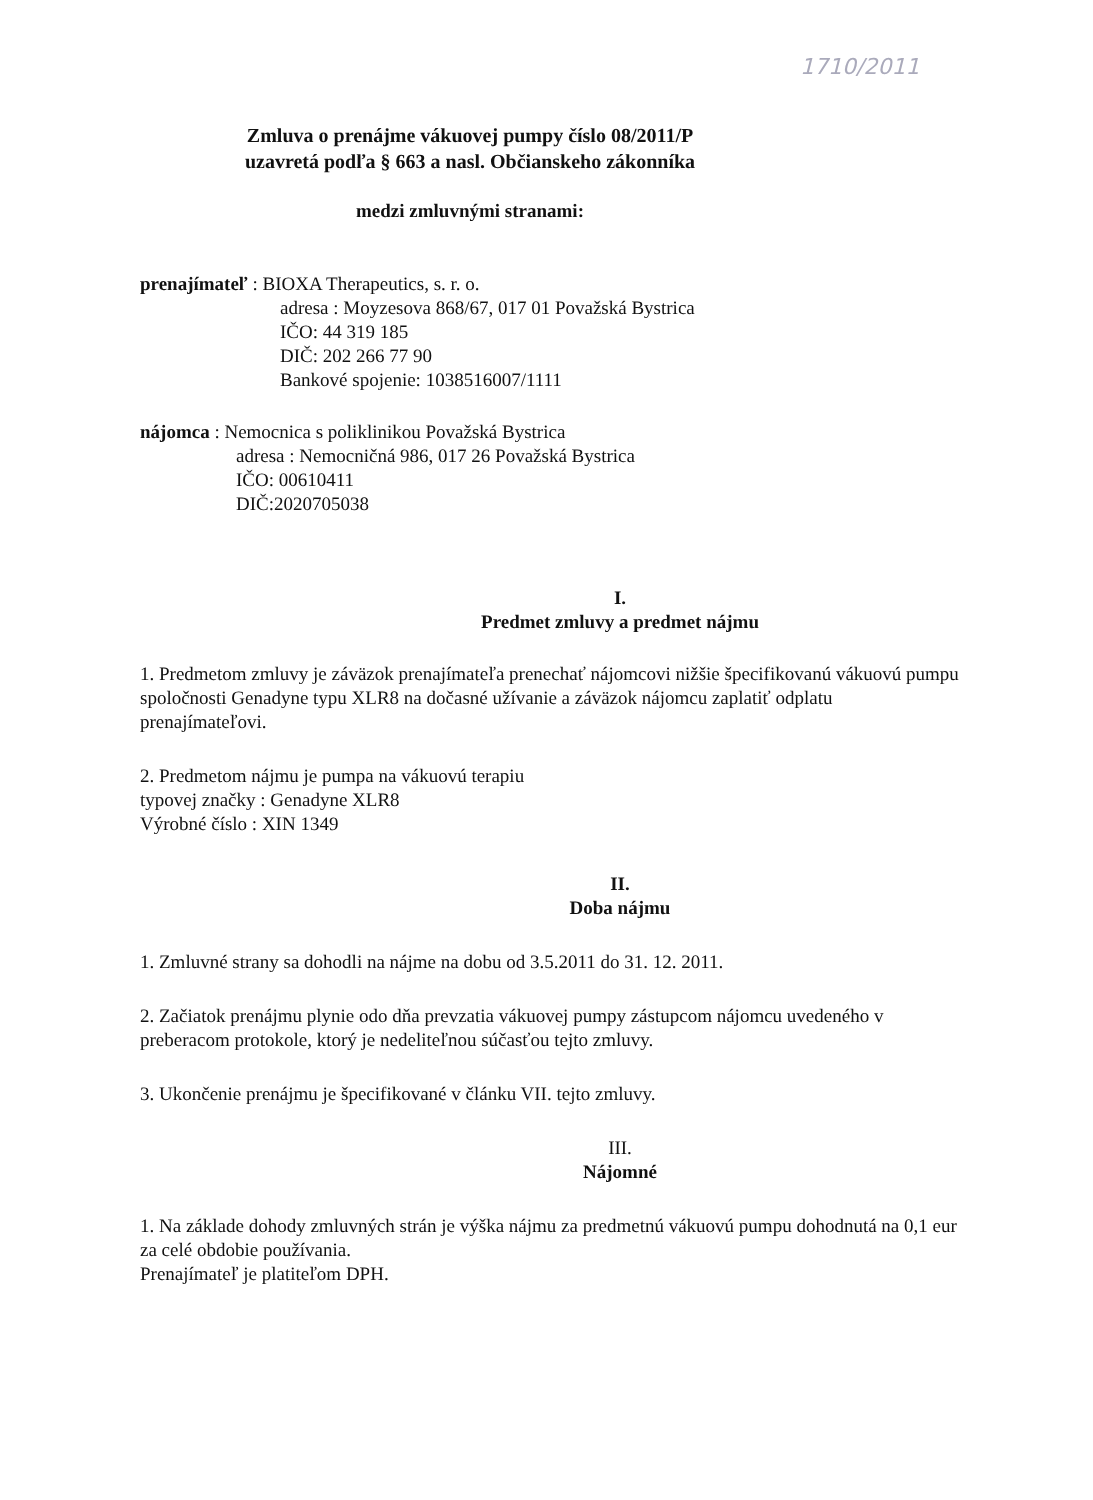1710/2011
Zmluva o prenájme vákuovej pumpy číslo 08/2011/P
uzavretá podľa § 663 a nasl. Občianskeho zákonníka
medzi zmluvnými stranami:
prenajímateľ : BIOXA Therapeutics, s. r. o.
adresa : Moyzesova 868/67, 017 01 Považská Bystrica
IČO: 44 319 185
DIČ: 202 266 77 90
Bankové spojenie: 1038516007/1111
nájomca : Nemocnica s poliklinikou Považská Bystrica
adresa : Nemocničná 986, 017 26 Považská Bystrica
IČO: 00610411
DIČ:2020705038
I.
Predmet zmluvy a predmet nájmu
1. Predmetom zmluvy je záväzok prenajímateľa prenechať nájomcovi nižšie špecifikovanú vákuovú pumpu spoločnosti Genadyne typu XLR8 na dočasné užívanie a záväzok nájomcu zaplatiť odplatu prenajímateľovi.
2. Predmetom nájmu je pumpa na vákuovú terapiu
typovej značky : Genadyne XLR8
Výrobné číslo : XIN 1349
II.
Doba nájmu
1. Zmluvné strany sa dohodli na nájme na dobu od 3.5.2011 do 31. 12. 2011.
2. Začiatok prenájmu plynie odo dňa prevzatia vákuovej pumpy zástupcom nájomcu uvedeného v preberacom protokole, ktorý je nedeliteľnou súčasťou tejto zmluvy.
3. Ukončenie prenájmu je špecifikované v článku VII. tejto zmluvy.
III.
Nájomné
1. Na základe dohody zmluvných strán je výška nájmu za predmetnú vákuovú pumpu dohodnutá na 0,1 eur za celé obdobie používania.
Prenajímateľ je platiteľom DPH.